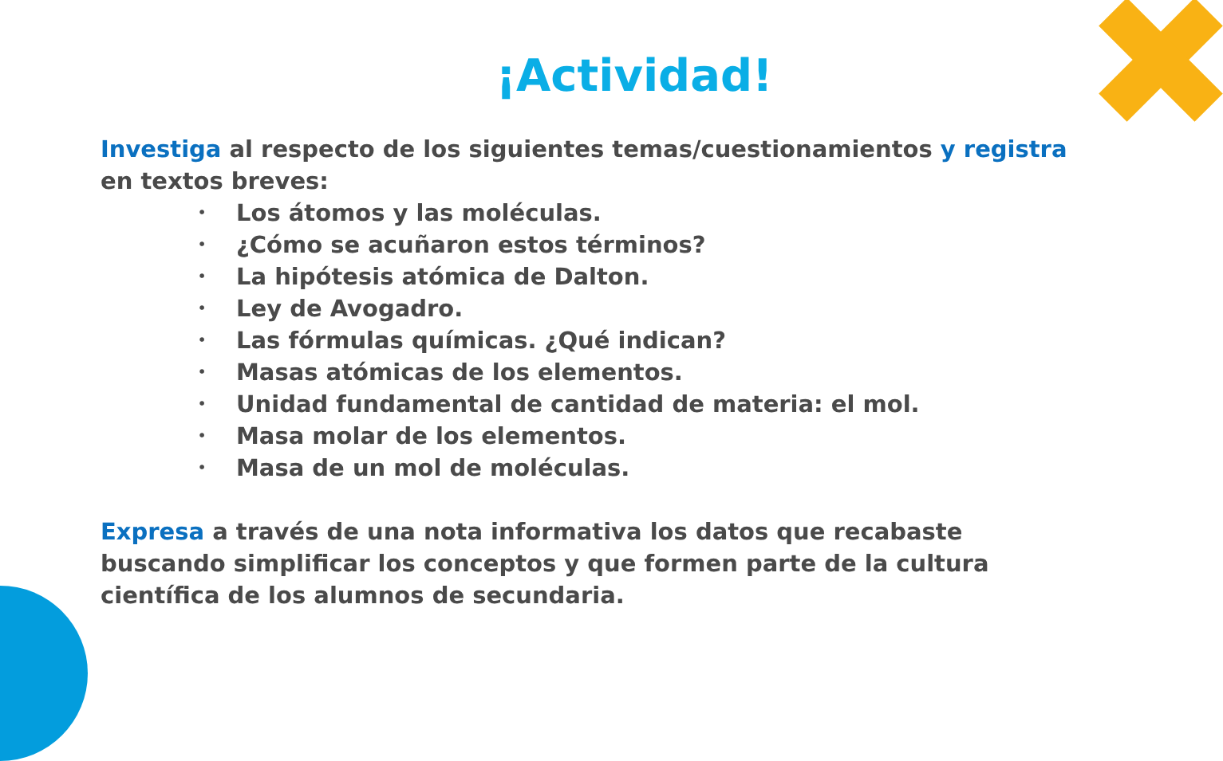¡Actividad!
Investiga al respecto de los siguientes temas/cuestionamientos y registra en textos breves:
• Los átomos y las moléculas.
• ¿Cómo se acuñaron estos términos?
• La hipótesis atómica de Dalton.
• Ley de Avogadro.
• Las fórmulas químicas. ¿Qué indican?
• Masas atómicas de los elementos.
• Unidad fundamental de cantidad de materia: el mol.
• Masa molar de los elementos.
• Masa de un mol de moléculas.
Expresa a través de una nota informativa los datos que recabaste buscando simplificar los conceptos y que formen parte de la cultura científica de los alumnos de secundaria.